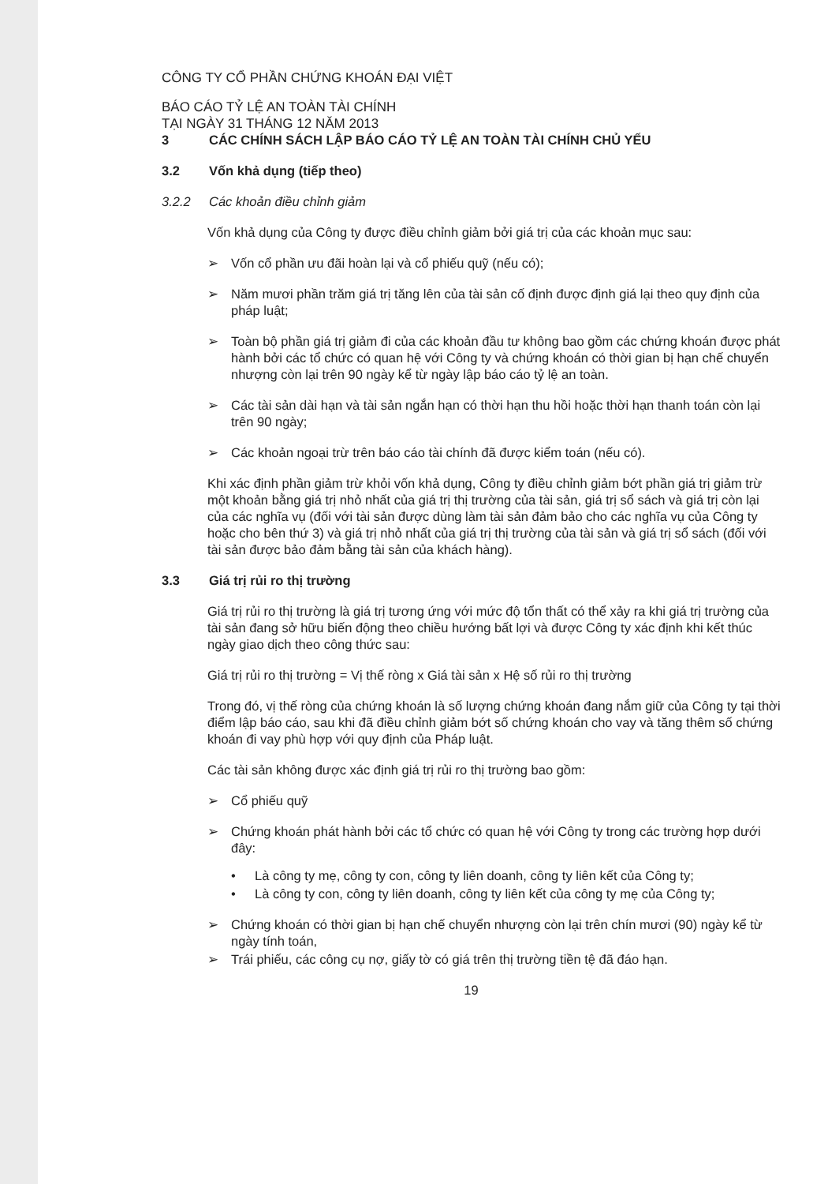CÔNG TY CỔ PHẦN CHỨNG KHOÁN ĐẠI VIỆT
BÁO CÁO TỶ LỆ AN TOÀN TÀI CHÍNH
TẠI NGÀY 31 THÁNG 12 NĂM 2013
3 CÁC CHÍNH SÁCH LẬP BÁO CÁO TỶ LỆ AN TOÀN TÀI CHÍNH CHỦ YẾU
3.2 Vốn khả dụng (tiếp theo)
3.2.2 Các khoản điều chỉnh giảm
Vốn khả dụng của Công ty được điều chỉnh giảm bởi giá trị của các khoản mục sau:
➢ Vốn cổ phần ưu đãi hoàn lại và cổ phiếu quỹ (nếu có);
➢ Năm mươi phần trăm giá trị tăng lên của tài sản cố định được định giá lại theo quy định của pháp luật;
➢ Toàn bộ phần giá trị giảm đi của các khoản đầu tư không bao gồm các chứng khoán được phát hành bởi các tổ chức có quan hệ với Công ty và chứng khoán có thời gian bị hạn chế chuyển nhượng còn lại trên 90 ngày kể từ ngày lập báo cáo tỷ lệ an toàn.
➢ Các tài sản dài hạn và tài sản ngắn hạn có thời hạn thu hồi hoặc thời hạn thanh toán còn lại trên 90 ngày;
➢ Các khoản ngoại trừ trên báo cáo tài chính đã được kiểm toán (nếu có).
Khi xác định phần giảm trừ khỏi vốn khả dụng, Công ty điều chỉnh giảm bớt phần giá trị giảm trừ một khoản bằng giá trị nhỏ nhất của giá trị thị trường của tài sản, giá trị sổ sách và giá trị còn lại của các nghĩa vụ (đối với tài sản được dùng làm tài sản đảm bảo cho các nghĩa vụ của Công ty hoặc cho bên thứ 3) và giá trị nhỏ nhất của giá trị thị trường của tài sản và giá trị sổ sách (đối với tài sản được bảo đảm bằng tài sản của khách hàng).
3.3 Giá trị rủi ro thị trường
Giá trị rủi ro thị trường là giá trị tương ứng với mức độ tổn thất có thể xảy ra khi giá trị trường của tài sản đang sở hữu biến động theo chiều hướng bất lợi và được Công ty xác định khi kết thúc ngày giao dịch theo công thức sau:
Giá trị rủi ro thị trường = Vị thế ròng x Giá tài sản x Hệ số rủi ro thị trường
Trong đó, vị thế ròng của chứng khoán là số lượng chứng khoán đang nắm giữ của Công ty tại thời điểm lập báo cáo, sau khi đã điều chỉnh giảm bớt số chứng khoán cho vay và tăng thêm số chứng khoán đi vay phù hợp với quy định của Pháp luật.
Các tài sản không được xác định giá trị rủi ro thị trường bao gồm:
➢ Cổ phiếu quỹ
➢ Chứng khoán phát hành bởi các tổ chức có quan hệ với Công ty trong các trường hợp dưới đây:
• Là công ty mẹ, công ty con, công ty liên doanh, công ty liên kết của Công ty;
• Là công ty con, công ty liên doanh, công ty liên kết của công ty mẹ của Công ty;
➢ Chứng khoán có thời gian bị hạn chế chuyển nhượng còn lại trên chín mươi (90) ngày kể từ ngày tính toán,
➢ Trái phiếu, các công cụ nợ, giấy tờ có giá trên thị trường tiền tệ đã đáo hạn.
19